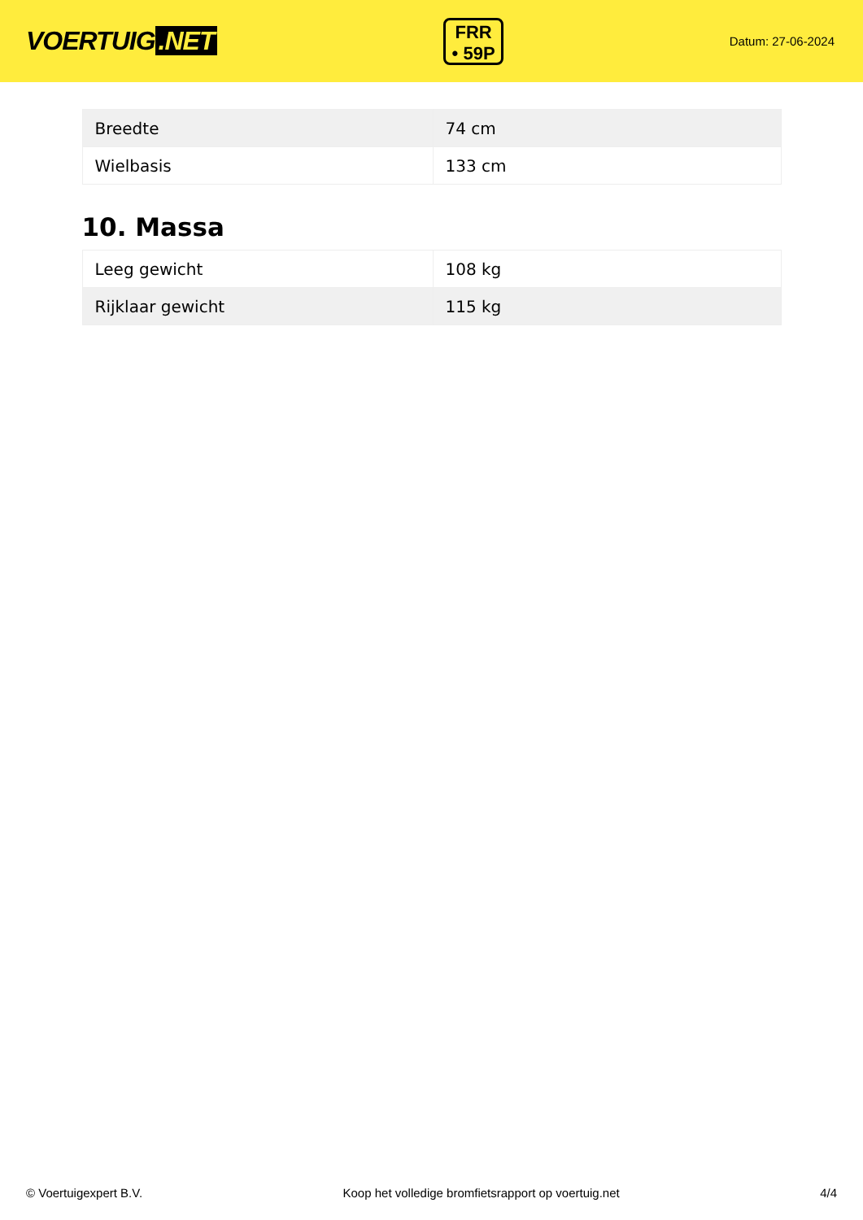VOERTUIG.NET
FRR
• 59P
Datum: 27-06-2024
| Breedte | 74 cm |
| Wielbasis | 133 cm |
10. Massa
| Leeg gewicht | 108 kg |
| Rijklaar gewicht | 115 kg |
© Voertuigexpert B.V. Koop het volledige bromfietsrapport op voertuig.net 4/4